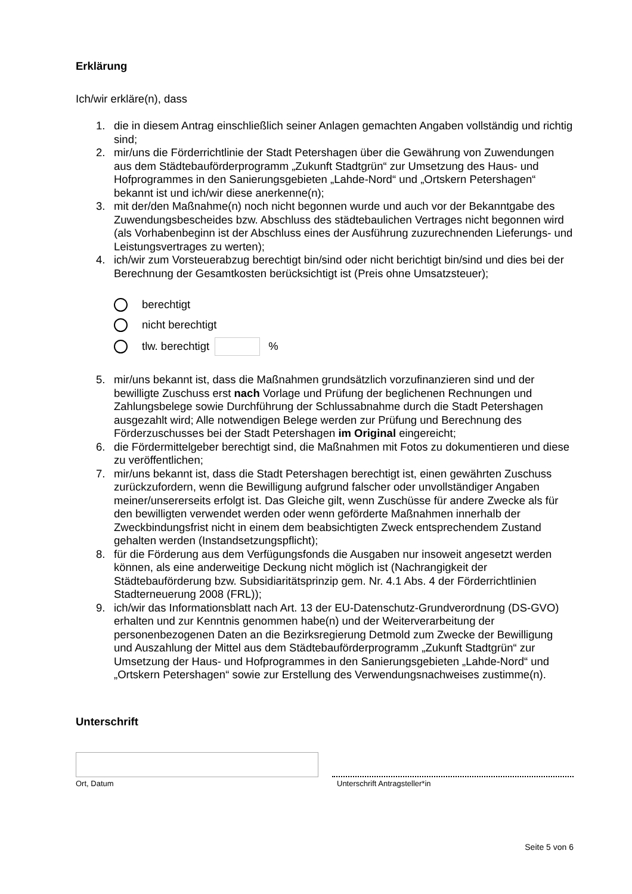Erklärung
Ich/wir erkläre(n), dass
1. die in diesem Antrag einschließlich seiner Anlagen gemachten Angaben vollständig und richtig sind;
2. mir/uns die Förderrichtlinie der Stadt Petershagen über die Gewährung von Zuwendungen aus dem Städtebauförderprogramm „Zukunft Stadtgrün“ zur Umsetzung des Haus- und Hofprogrammes in den Sanierungsgebieten „Lahde-Nord“ und „Ortskern Petershagen“ bekannt ist und ich/wir diese anerkenne(n);
3. mit der/den Maßnahme(n) noch nicht begonnen wurde und auch vor der Bekanntgabe des Zuwendungsbescheides bzw. Abschluss des städtebaulichen Vertrages nicht begonnen wird (als Vorhabenbeginn ist der Abschluss eines der Ausführung zuzurechnenden Lieferungs- und Leistungsvertrages zu werten);
4. ich/wir zum Vorsteuerabzug berechtigt bin/sind oder nicht berichtigt bin/sind und dies bei der Berechnung der Gesamtkosten berücksichtigt ist (Preis ohne Umsatzsteuer);
berechtigt
nicht berechtigt
tlw. berechtigt %
5. mir/uns bekannt ist, dass die Maßnahmen grundsätzlich vorzufinanzieren sind und der bewilligte Zuschuss erst nach Vorlage und Prüfung der beglichenen Rechnungen und Zahlungsbelege sowie Durchführung der Schlussabnahme durch die Stadt Petershagen ausgezahlt wird; Alle notwendigen Belege werden zur Prüfung und Berechnung des Förderzuschusses bei der Stadt Petershagen im Original eingereicht;
6. die Fördermittelgeber berechtigt sind, die Maßnahmen mit Fotos zu dokumentieren und diese zu veröffentlichen;
7. mir/uns bekannt ist, dass die Stadt Petershagen berechtigt ist, einen gewährten Zuschuss zurückzufordern, wenn die Bewilligung aufgrund falscher oder unvollständiger Angaben meiner/unsererseits erfolgt ist. Das Gleiche gilt, wenn Zuschüsse für andere Zwecke als für den bewilligten verwendet werden oder wenn geförderte Maßnahmen innerhalb der Zweckbindungsfrist nicht in einem dem beabsichtigten Zweck entsprechendem Zustand gehalten werden (Instandsetzungspflicht);
8. für die Förderung aus dem Verfügungsfonds die Ausgaben nur insoweit angesetzt werden können, als eine anderweitige Deckung nicht möglich ist (Nachrangigkeit der Städtebauförderung bzw. Subsidiaritätsprinzip gem. Nr. 4.1 Abs. 4 der Förderrichtlinien Stadterneuerung 2008 (FRL));
9. ich/wir das Informationsblatt nach Art. 13 der EU-Datenschutz-Grundverordnung (DS-GVO) erhalten und zur Kenntnis genommen habe(n) und der Weiterverarbeitung der personenbezogenen Daten an die Bezirksregierung Detmold zum Zwecke der Bewilligung und Auszahlung der Mittel aus dem Städtebauförderprogramm „Zukunft Stadtgrün“ zur Umsetzung der Haus- und Hofprogrammes in den Sanierungsgebieten „Lahde-Nord“ und „Ortskern Petershagen“ sowie zur Erstellung des Verwendungsnachweises zustimme(n).
Unterschrift
Ort, Datum Unterschrift Antragsteller*in
Seite 5 von 6